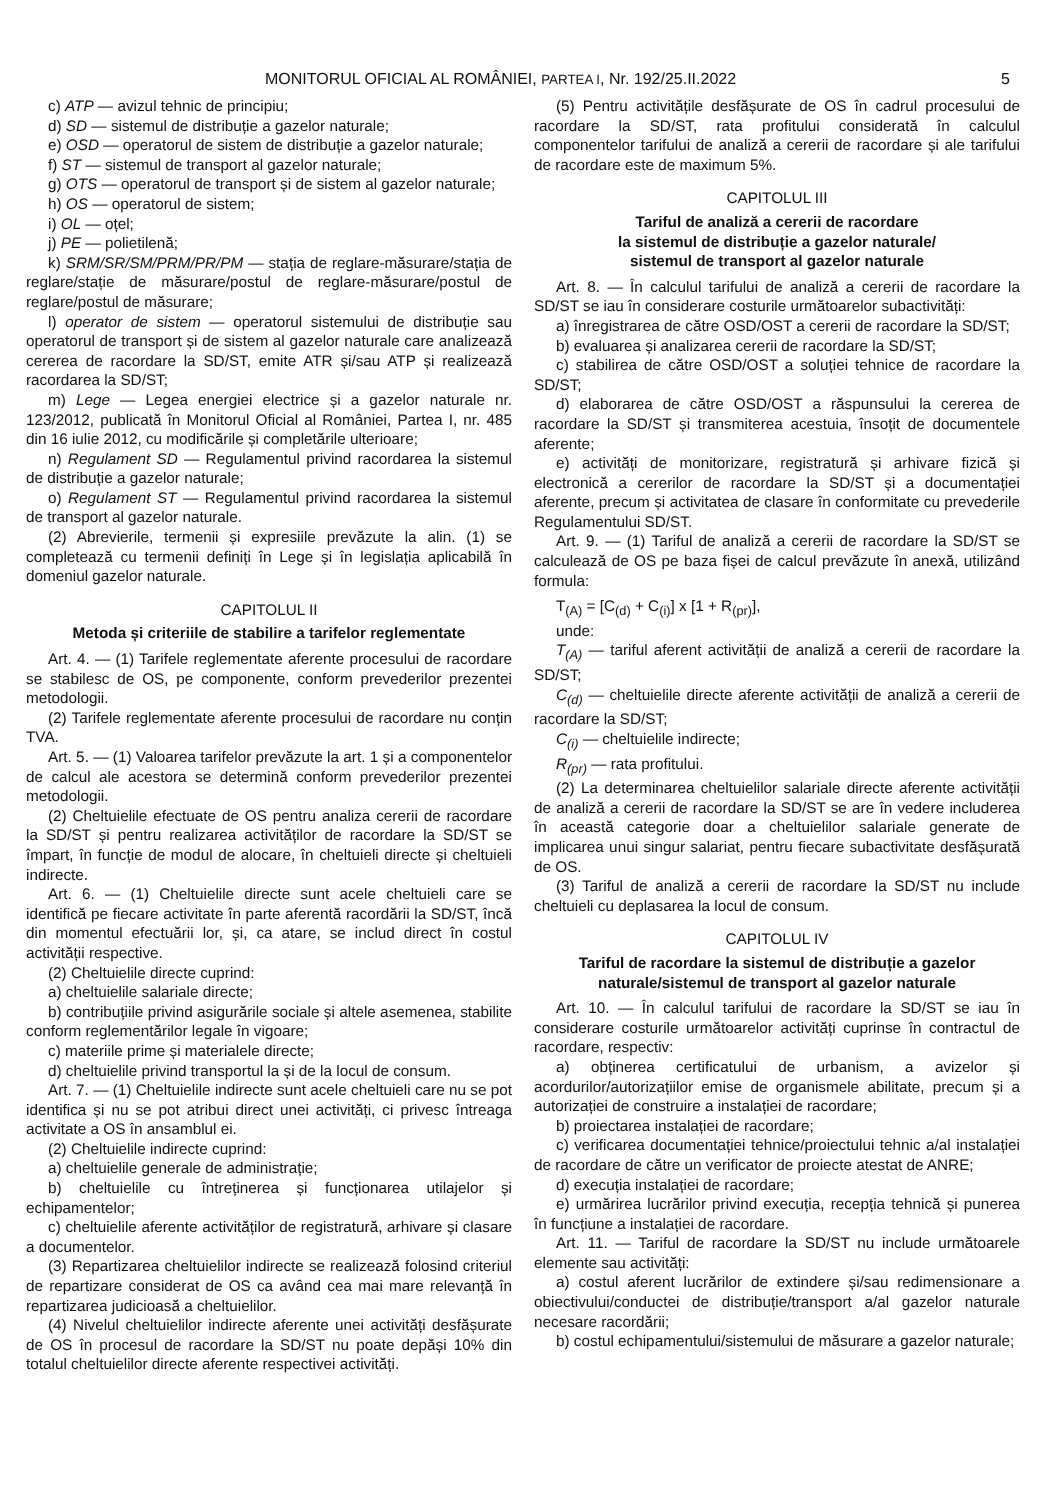MONITORUL OFICIAL AL ROMÂNIEI, PARTEA I, Nr. 192/25.II.2022 5
c) ATP — avizul tehnic de principiu;
d) SD — sistemul de distribuție a gazelor naturale;
e) OSD — operatorul de sistem de distribuție a gazelor naturale;
f) ST — sistemul de transport al gazelor naturale;
g) OTS — operatorul de transport și de sistem al gazelor naturale;
h) OS — operatorul de sistem;
i) OL — oțel;
j) PE — polietilenă;
k) SRM/SR/SM/PRM/PR/PM — stația de reglare-măsurare/stația de reglare/stație de măsurare/postul de reglare-măsurare/postul de reglare/postul de măsurare;
l) operator de sistem — operatorul sistemului de distribuție sau operatorul de transport și de sistem al gazelor naturale care analizează cererea de racordare la SD/ST, emite ATR și/sau ATP și realizează racordarea la SD/ST;
m) Lege — Legea energiei electrice și a gazelor naturale nr. 123/2012, publicată în Monitorul Oficial al României, Partea I, nr. 485 din 16 iulie 2012, cu modificările și completările ulterioare;
n) Regulament SD — Regulamentul privind racordarea la sistemul de distribuție a gazelor naturale;
o) Regulament ST — Regulamentul privind racordarea la sistemul de transport al gazelor naturale.
(2) Abrevierile, termenii și expresiile prevăzute la alin. (1) se completează cu termenii definiți în Lege și în legislația aplicabilă în domeniul gazelor naturale.
CAPITOLUL II
Metoda și criteriile de stabilire a tarifelor reglementate
Art. 4. — (1) Tarifele reglementate aferente procesului de racordare se stabilesc de OS, pe componente, conform prevederilor prezentei metodologii.
(2) Tarifele reglementate aferente procesului de racordare nu conțin TVA.
Art. 5. — (1) Valoarea tarifelor prevăzute la art. 1 și a componentelor de calcul ale acestora se determină conform prevederilor prezentei metodologii.
(2) Cheltuielile efectuate de OS pentru analiza cererii de racordare la SD/ST și pentru realizarea activităților de racordare la SD/ST se împart, în funcție de modul de alocare, în cheltuieli directe și cheltuieli indirecte.
Art. 6. — (1) Cheltuielile directe sunt acele cheltuieli care se identifică pe fiecare activitate în parte aferentă racordării la SD/ST, încă din momentul efectuării lor, și, ca atare, se includ direct în costul activității respective.
(2) Cheltuielile directe cuprind:
a) cheltuielile salariale directe;
b) contribuțiile privind asigurările sociale și altele asemenea, stabilite conform reglementărilor legale în vigoare;
c) materiile prime și materialele directe;
d) cheltuielile privind transportul la și de la locul de consum.
Art. 7. — (1) Cheltuielile indirecte sunt acele cheltuieli care nu se pot identifica și nu se pot atribui direct unei activități, ci privesc întreaga activitate a OS în ansamblul ei.
(2) Cheltuielile indirecte cuprind:
a) cheltuielile generale de administrație;
b) cheltuielile cu întreținerea și funcționarea utilajelor și echipamentelor;
c) cheltuielile aferente activităților de registratură, arhivare și clasare a documentelor.
(3) Repartizarea cheltuielilor indirecte se realizează folosind criteriul de repartizare considerat de OS ca având cea mai mare relevanță în repartizarea judicioasă a cheltuielilor.
(4) Nivelul cheltuielilor indirecte aferente unei activități desfășurate de OS în procesul de racordare la SD/ST nu poate depăși 10% din totalul cheltuielilor directe aferente respectivei activități.
(5) Pentru activitățile desfășurate de OS în cadrul procesului de racordare la SD/ST, rata profitului considerată în calculul componentelor tarifului de analiză a cererii de racordare și ale tarifului de racordare este de maximum 5%.
CAPITOLUL III
Tariful de analiză a cererii de racordare
la sistemul de distribuție a gazelor naturale/
sistemul de transport al gazelor naturale
Art. 8. — În calculul tarifului de analiză a cererii de racordare la SD/ST se iau în considerare costurile următoarelor subactivități:
a) înregistrarea de către OSD/OST a cererii de racordare la SD/ST;
b) evaluarea și analizarea cererii de racordare la SD/ST;
c) stabilirea de către OSD/OST a soluției tehnice de racordare la SD/ST;
d) elaborarea de către OSD/OST a răspunsului la cererea de racordare la SD/ST și transmiterea acestuia, însoțit de documentele aferente;
e) activități de monitorizare, registratură și arhivare fizică și electronică a cererilor de racordare la SD/ST și a documentației aferente, precum și activitatea de clasare în conformitate cu prevederile Regulamentului SD/ST.
Art. 9. — (1) Tariful de analiză a cererii de racordare la SD/ST se calculează de OS pe baza fișei de calcul prevăzute în anexă, utilizând formula:
T<sub>(A)</sub> = [C<sub>(d)</sub> + C<sub>(i)</sub>] x [1 + R<sub>(pr)</sub>],
unde:
T<sub>(A)</sub> — tariful aferent activității de analiză a cererii de racordare la SD/ST;
C<sub>(d)</sub> — cheltuielile directe aferente activității de analiză a cererii de racordare la SD/ST;
C<sub>(i)</sub> — cheltuielile indirecte;
R<sub>(pr)</sub> — rata profitului.
(2) La determinarea cheltuielilor salariale directe aferente activității de analiză a cererii de racordare la SD/ST se are în vedere includerea în această categorie doar a cheltuielilor salariale generate de implicarea unui singur salariat, pentru fiecare subactivitate desfășurată de OS.
(3) Tariful de analiză a cererii de racordare la SD/ST nu include cheltuieli cu deplasarea la locul de consum.
CAPITOLUL IV
Tariful de racordare la sistemul de distribuție a gazelor naturale/sistemul de transport al gazelor naturale
Art. 10. — În calculul tarifului de racordare la SD/ST se iau în considerare costurile următoarelor activități cuprinse în contractul de racordare, respectiv:
a) obținerea certificatului de urbanism, a avizelor și acordurilor/autorizațiilor emise de organismele abilitate, precum și a autorizației de construire a instalației de racordare;
b) proiectarea instalației de racordare;
c) verificarea documentației tehnice/proiectului tehnic a/al instalației de racordare de către un verificator de proiecte atestat de ANRE;
d) execuția instalației de racordare;
e) urmărirea lucrărilor privind execuția, recepția tehnică și punerea în funcțiune a instalației de racordare.
Art. 11. — Tariful de racordare la SD/ST nu include următoarele elemente sau activități:
a) costul aferent lucrărilor de extindere și/sau redimensionare a obiectivului/conductei de distribuție/transport a/al gazelor naturale necesare racordării;
b) costul echipamentului/sistemului de măsurare a gazelor naturale;